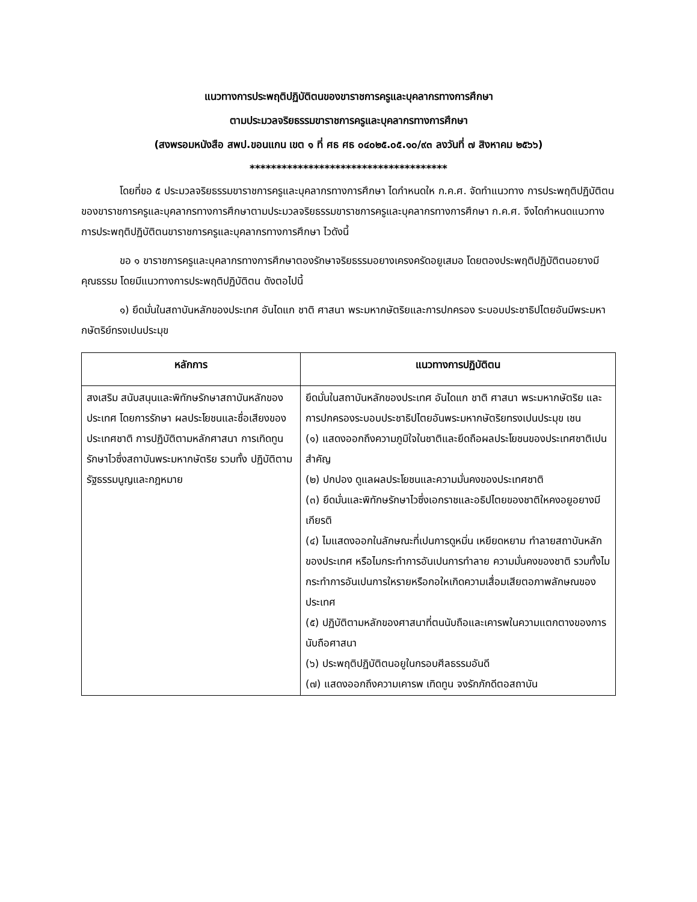แนวทางการประพฤติปฏิบัติตนของขาราชการครูและบุคลากรทางการศึกษา
ตามประมวลจริยธรรมขาราชการครูและบุคลากรทางการศึกษา
(สงพรอมหนังสือ สพป.ขอนแกน เขต ๑ ที่ ศธ ศธ ๐๔๐๒๕.๐๕.๑๐/๙๓ ลงวันที่ ๗ สิงหาคม ๒๕๖๖)
*************************************
โดยที่ขอ ๕ ประมวลจริยธรรมขาราชการครูและบุคลากรทางการศึกษา ไดกำหนดให ก.ค.ศ. จัดทำแนวทาง การประพฤติปฏิบัติตนของขาราชการครูและบุคลากรทางการศึกษาตามประมวลจริยธรรมขาราชการครูและบุคลากรทางการศึกษา ก.ค.ศ. จึงไดกำหนดแนวทางการประพฤติปฏิบัติตนขาราชการครูและบุคลากรทางการศึกษา ไวดังนี้
ขอ ๑ ขาราชการครูและบุคลากรทางการศึกษาตองรักษาจริยธรรมอยางเครงครัดอยูเสมอ โดยตองประพฤติปฏิบัติตนอยางมีคุณธรรม โดยมีแนวทางการประพฤติปฏิบัติตน ดังตอไปนี้
๑) ยึดมั่นในสถาบันหลักของประเทศ อันไดแก ชาติ ศาสนา พระมหากษัตริยและการปกครอง ระบอบประชาธิปไตยอันมีพระมหากษัตริย์ทรงเปนประมุข
| หลักการ | แนวทางการปฏิบัติตน |
| --- | --- |
| สงเสริม สนับสนุนและพิทักษรักษาสถาบันหลักของประเทศ โดยการรักษา ผลประโยชนและชื่อเสียงของประเทศชาติ การปฏิบัติตามหลักศาสนา การเทิดทูน รักษาไวซึ่งสถาบันพระมหากษัตริย รวมทั้ง ปฏิบัติตามรัฐธรรมนูญและกฎหมาย | ยึดมั่นในสถาบันหลักของประเทศ อันไดแก ชาติ ศาสนา พระมหากษัตริย และการปกครองระบอบประชาธิปไตยอันพระมหากษัตริยทรงเปนประมุข เชน (๑) แสดงออกถึงความภูมิใจในชาติและยึดถือผลประโยชนของประเทศชาติเปนสำคัญ (๒) ปกปอง ดูแลผลประโยชนและความมั่นคงของประเทศชาติ (๓) ยึดมั่นและพิทักษรักษาไวซึ่งเอกราชและอธิปไตยของชาติใหคงอยูอยางมีเกียรติ (๔) ไมแสดงออกในลักษณะที่เปนการดูหมิ่น เหยียดหยาม ทำลายสถาบันหลักของประเทศ หรือไมกระทำการอันเปนการทำลาย ความมั่นคงของชาติ รวมทั้งไมกระทำการอันเปนการใหรายหรือกอใหเกิดความเสื่อมเสียตอภาพลักษณของประเทศ (๕) ปฏิบัติตามหลักของศาสนาที่ตนนับถือและเคารพในความแตกตางของการนับถือศาสนา (๖) ประพฤติปฏิบัติตนอยูในกรอบศีลธรรมอันดี (๗) แสดงออกถึงความเคารพ เทิดทูน จงรักภักดีตอสถาบัน |